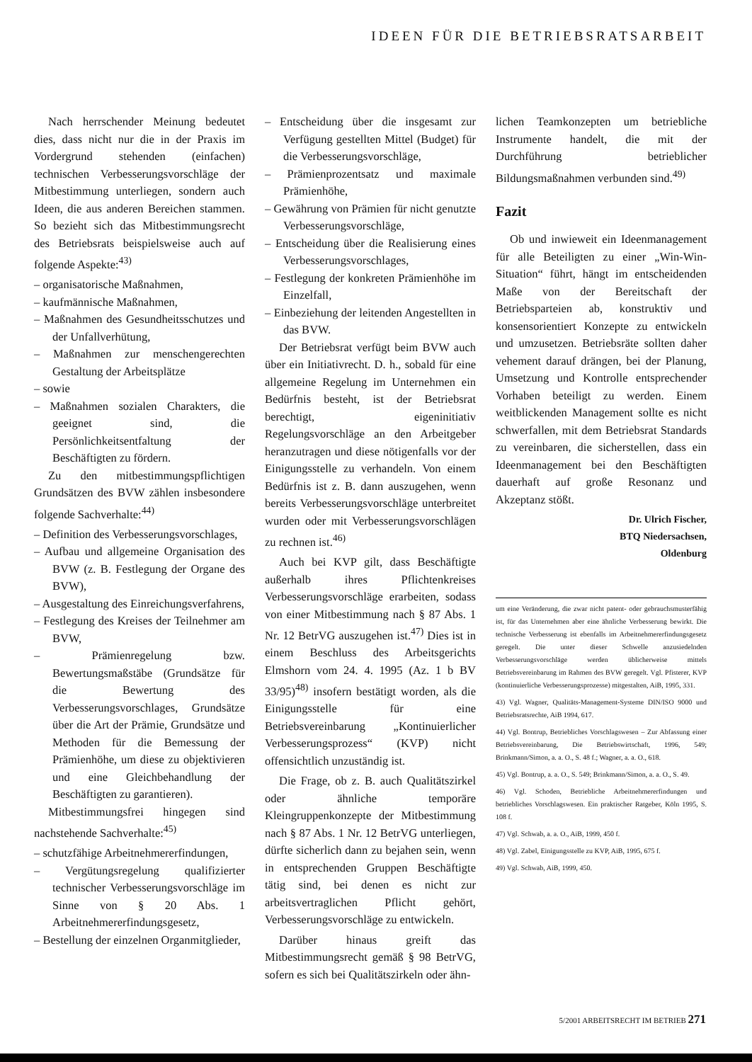IDEEN FÜR DIE BETRIEBSRATSARBEIT
Nach herrschender Meinung bedeutet dies, dass nicht nur die in der Praxis im Vordergrund stehenden (einfachen) technischen Verbesserungsvorschläge der Mitbestimmung unterliegen, sondern auch Ideen, die aus anderen Bereichen stammen. So bezieht sich das Mitbestimmungsrecht des Betriebsrats beispielsweise auch auf folgende Aspekte:<sup>43)</sup>
– organisatorische Maßnahmen,
– kaufmännische Maßnahmen,
– Maßnahmen des Gesundheitsschutzes und der Unfallverhütung,
– Maßnahmen zur menschengerechten Gestaltung der Arbeitsplätze
– sowie
– Maßnahmen sozialen Charakters, die geeignet sind, die Persönlichkeitsentfaltung der Beschäftigten zu fördern.
Zu den mitbestimmungspflichtigen Grundsätzen des BVW zählen insbesondere folgende Sachverhalte:<sup>44)</sup>
– Definition des Verbesserungsvorschlages,
– Aufbau und allgemeine Organisation des BVW (z. B. Festlegung der Organe des BVW),
– Ausgestaltung des Einreichungsverfahrens,
– Festlegung des Kreises der Teilnehmer am BVW,
– Prämienregelung bzw. Bewertungsmaßstäbe (Grundsätze für die Bewertung des Verbesserungsvorschlages, Grundsätze über die Art der Prämie, Grundsätze und Methoden für die Bemessung der Prämienhöhe, um diese zu objektivieren und eine Gleichbehandlung der Beschäftigten zu garantieren).
Mitbestimmungsfrei hingegen sind nachstehende Sachverhalte:<sup>45)</sup>
– schutzfähige Arbeitnehmererfindungen,
– Vergütungsregelung qualifizierter technischer Verbesserungsvorschläge im Sinne von § 20 Abs. 1 Arbeitnehmererfindungsgesetz,
– Bestellung der einzelnen Organmitglieder,
– Entscheidung über die insgesamt zur Verfügung gestellten Mittel (Budget) für die Verbesserungsvorschläge,
– Prämienprozentsatz und maximale Prämienhöhe,
– Gewährung von Prämien für nicht genutzte Verbesserungsvorschläge,
– Entscheidung über die Realisierung eines Verbesserungsvorschlages,
– Festlegung der konkreten Prämienhöhe im Einzelfall,
– Einbeziehung der leitenden Angestellten in das BVW.
Der Betriebsrat verfügt beim BVW auch über ein Initiativrecht. D. h., sobald für eine allgemeine Regelung im Unternehmen ein Bedürfnis besteht, ist der Betriebsrat berechtigt, eigeninitiativ Regelungsvorschläge an den Arbeitgeber heranzutragen und diese nötigenfalls vor der Einigungsstelle zu verhandeln. Von einem Bedürfnis ist z. B. dann auszugehen, wenn bereits Verbesserungsvorschläge unterbreitet wurden oder mit Verbesserungsvorschlägen zu rechnen ist.<sup>46)</sup>
Auch bei KVP gilt, dass Beschäftigte außerhalb ihres Pflichtenkreises Verbesserungsvorschläge erarbeiten, sodass von einer Mitbestimmung nach § 87 Abs. 1 Nr. 12 BetrVG auszugehen ist.<sup>47)</sup> Dies ist in einem Beschluss des Arbeitsgerichts Elmshorn vom 24. 4. 1995 (Az. 1 b BV 33/95)<sup>48)</sup> insofern bestätigt worden, als die Einigungsstelle für eine Betriebsvereinbarung „Kontinuierlicher Verbesserungsprozess“ (KVP) nicht offensichtlich unzuständig ist.
Die Frage, ob z. B. auch Qualitätszirkel oder ähnliche temporäre Kleingruppenkonzepte der Mitbestimmung nach § 87 Abs. 1 Nr. 12 BetrVG unterliegen, dürfte sicherlich dann zu bejahen sein, wenn in entsprechenden Gruppen Beschäftigte tätig sind, bei denen es nicht zur arbeitsvertraglichen Pflicht gehört, Verbesserungsvorschläge zu entwickeln.
Darüber hinaus greift das Mitbestimmungsrecht gemäß § 98 BetrVG, sofern es sich bei Qualitätszirkeln oder ähn-
lichen Teamkonzepten um betriebliche Instrumente handelt, die mit der Durchführung betrieblicher Bildungsmaßnahmen verbunden sind.<sup>49)</sup>
Fazit
Ob und inwieweit ein Ideenmanagement für alle Beteiligten zu einer „Win-Win-Situation“ führt, hängt im entscheidenden Maße von der Bereitschaft der Betriebsparteien ab, konstruktiv und konsensorientiert Konzepte zu entwickeln und umzusetzen. Betriebsräte sollten daher vehement darauf drängen, bei der Planung, Umsetzung und Kontrolle entsprechender Vorhaben beteiligt zu werden. Einem weitblickenden Management sollte es nicht schwerfallen, mit dem Betriebsrat Standards zu vereinbaren, die sicherstellen, dass ein Ideenmanagement bei den Beschäftigten dauerhaft auf große Resonanz und Akzeptanz stößt.
Dr. Ulrich Fischer,
BTQ Niedersachsen,
Oldenburg
um eine Veränderung, die zwar nicht patent- oder gebrauchsmusterfähig ist, für das Unternehmen aber eine ähnliche Verbesserung bewirkt. Die technische Verbesserung ist ebenfalls im Arbeitnehmererfindungsgesetz geregelt. Die unter dieser Schwelle anzusiedelnden Verbesserungsvorschläge werden üblicherweise mittels Betriebsvereinbarung im Rahmen des BVW geregelt. Vgl. Pfisterer, KVP (kontinuierliche Verbesserungsprozesse) mitgestalten, AiB, 1995, 331.
43) Vgl. Wagner, Qualitäts-Management-Systeme DIN/ISO 9000 und Betriebsratsrechte, AiB 1994, 617.
44) Vgl. Bontrup, Betriebliches Vorschlagswesen – Zur Abfassung einer Betriebsvereinbarung, Die Betriebswirtschaft, 1996, 549; Brinkmann/Simon, a. a. O., S. 48 f.; Wagner, a. a. O., 618.
45) Vgl. Bontrup, a. a. O., S. 549; Brinkmann/Simon, a. a. O., S. 49.
46) Vgl. Schoden, Betriebliche Arbeitnehmererfindungen und betriebliches Vorschlagswesen. Ein praktischer Ratgeber, Köln 1995, S. 108 f.
47) Vgl. Schwab, a. a. O., AiB, 1999, 450 f.
48) Vgl. Zabel, Einigungsstelle zu KVP, AiB, 1995, 675 f.
49) Vgl. Schwab, AiB, 1999, 450.
5/2001 ARBEITSRECHT IM BETRIEB 271